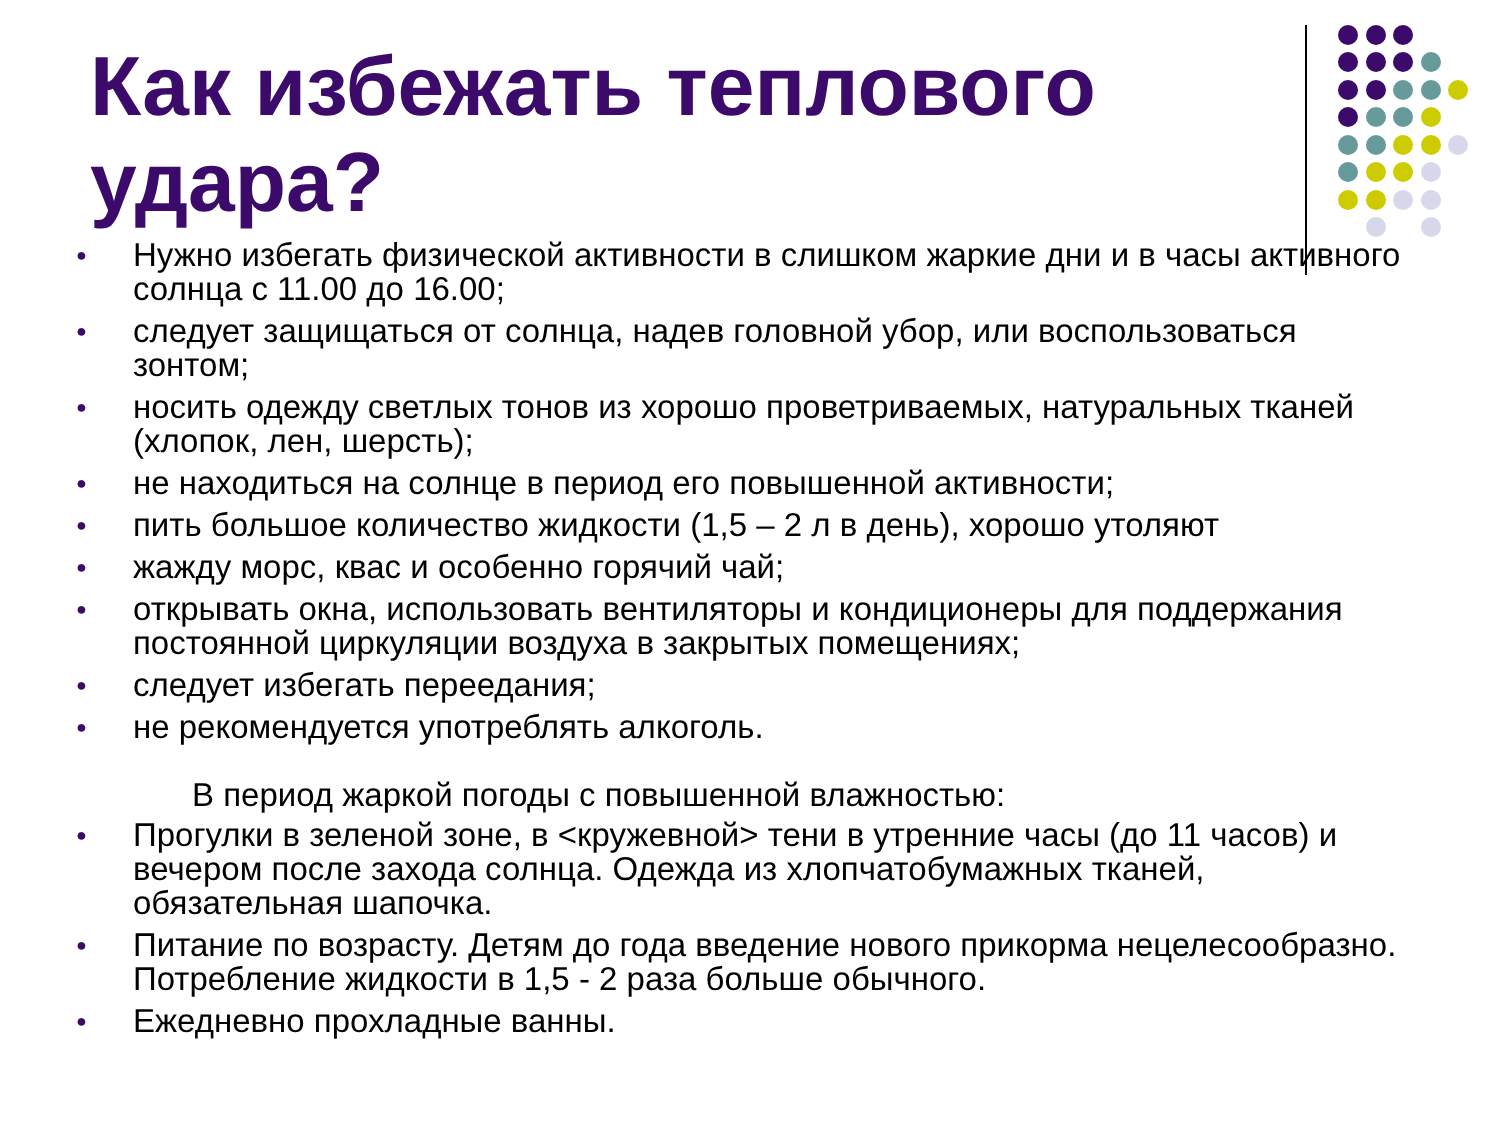Как избежать теплового удара?
● Нужно избегать физической активности в слишком жаркие дни и в часы активного солнца с 11.00 до 16.00;
● следует защищаться от солнца, надев головной убор, или воспользоваться зонтом;
● носить одежду светлых тонов из хорошо проветриваемых, натуральных тканей (хлопок, лен, шерсть);
● не находиться на солнце в период его повышенной активности;
● пить большое количество жидкости (1,5 – 2 л в день), хорошо утоляют
● жажду морс, квас и особенно горячий чай;
● открывать окна, использовать вентиляторы и кондиционеры для поддержания постоянной циркуляции воздуха в закрытых помещениях;
● следует избегать переедания;
● не рекомендуется употреблять алкоголь.
В период жаркой погоды с повышенной влажностью:
● Прогулки в зеленой зоне, в <кружевной> тени в утренние часы (до 11 часов) и вечером после захода солнца. Одежда из хлопчатобумажных тканей, обязательная шапочка.
● Питание по возрасту. Детям до года введение нового прикорма нецелесообразно. Потребление жидкости в 1,5 - 2 раза больше обычного.
● Ежедневно прохладные ванны.